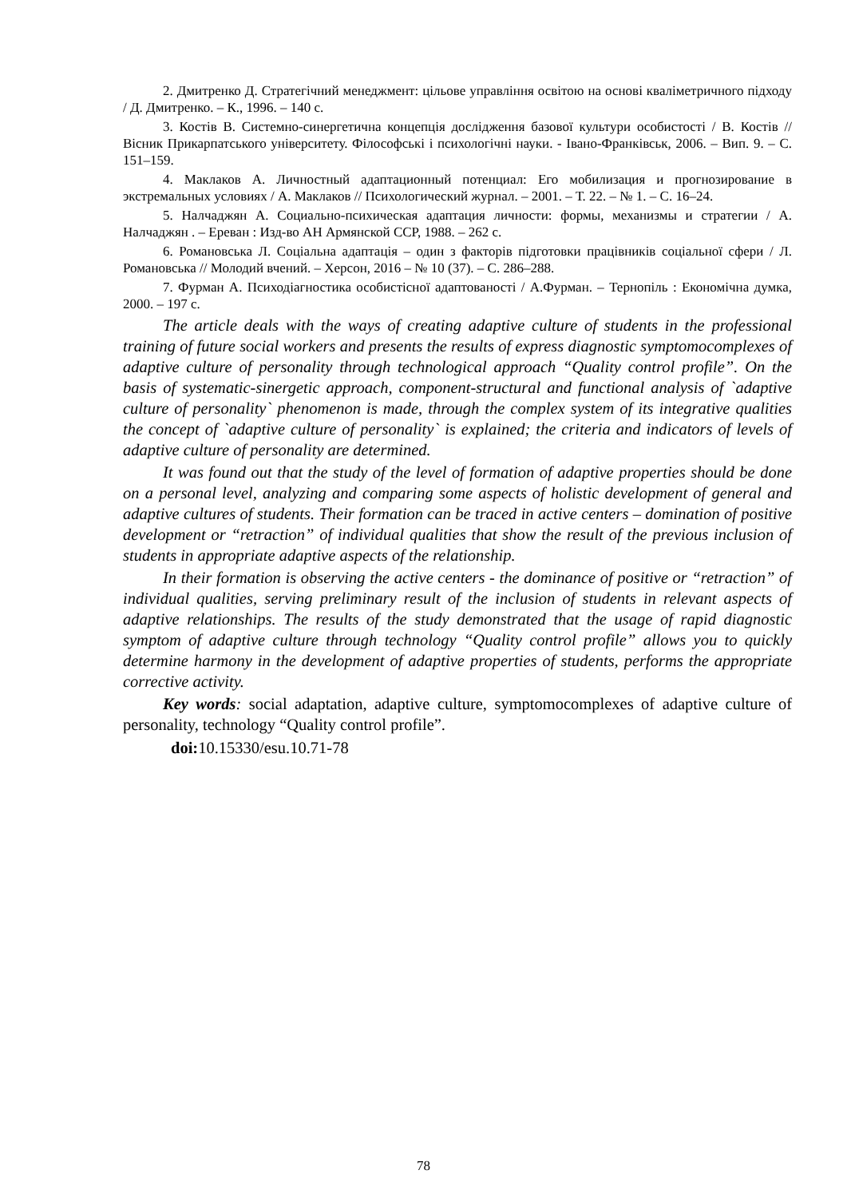2. Дмитренко Д. Стратегічний менеджмент: цільове управління освітою на основі кваліметричного підходу / Д. Дмитренко. – К., 1996. – 140 с.
3. Костів В. Системно-синергетична концепція дослідження базової культури особистості / В. Костів // Вісник Прикарпатського університету. Філософські і психологічні науки. - Івано-Франківськ, 2006. – Вип. 9. – С. 151–159.
4. Маклаков А. Личностный адаптационный потенциал: Его мобилизация и прогнозирование в экстремальных условиях / А. Маклаков // Психологический журнал. – 2001. – Т. 22. – № 1. – С. 16–24.
5. Налчаджян А. Социально-психическая адаптация личности: формы, механизмы и стратегии / А. Налчаджян . – Ереван : Изд-во АН Армянской ССР, 1988. – 262 с.
6. Романовська Л. Соціальна адаптація – один з факторів підготовки працівників соціальної сфери / Л. Романовська // Молодий вчений. – Херсон, 2016 – № 10 (37). – С. 286–288.
7. Фурман А. Психодіагностика особистісної адаптованості / А.Фурман. – Тернопіль : Економічна думка, 2000. – 197 с.
The article deals with the ways of creating adaptive culture of students in the professional training of future social workers and presents the results of express diagnostic symptomocomplexes of adaptive culture of personality through technological approach “Quality control profile”. On the basis of systematic-sinergetic approach, component-structural and functional analysis of `adaptive culture of personality` phenomenon is made, through the complex system of its integrative qualities the concept of `adaptive culture of personality` is explained; the criteria and indicators of levels of adaptive culture of personality are determined.
It was found out that the study of the level of formation of adaptive properties should be done on a personal level, analyzing and comparing some aspects of holistic development of general and adaptive cultures of students. Their formation can be traced in active centers – domination of positive development or “retraction” of individual qualities that show the result of the previous inclusion of students in appropriate adaptive aspects of the relationship.
In their formation is observing the active centers - the dominance of positive or “retraction” of individual qualities, serving preliminary result of the inclusion of students in relevant aspects of adaptive relationships. The results of the study demonstrated that the usage of rapid diagnostic symptom of adaptive culture through technology “Quality control profile” allows you to quickly determine harmony in the development of adaptive properties of students, performs the appropriate corrective activity.
Key words: social adaptation, adaptive culture, symptomocomplexes of adaptive culture of personality, technology “Quality control profile”.
doi: 10.15330/esu.10.71-78
78